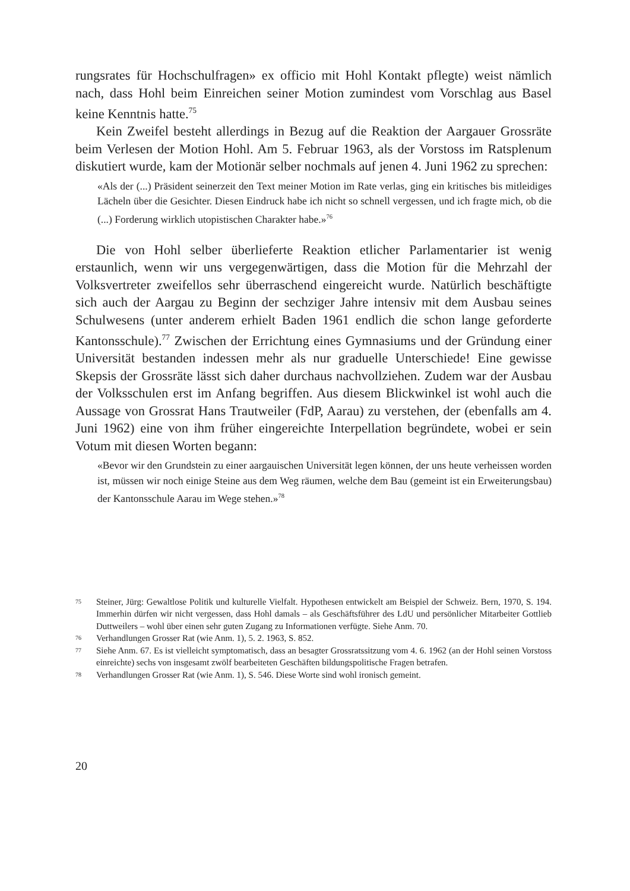rungsrates für Hochschulfragen» ex officio mit Hohl Kontakt pflegte) weist nämlich nach, dass Hohl beim Einreichen seiner Motion zumindest vom Vorschlag aus Basel keine Kenntnis hatte.<sup>75</sup>
Kein Zweifel besteht allerdings in Bezug auf die Reaktion der Aargauer Grossräte beim Verlesen der Motion Hohl. Am 5. Februar 1963, als der Vorstoss im Ratsplenum diskutiert wurde, kam der Motionär selber nochmals auf jenen 4. Juni 1962 zu sprechen:
«Als der (...) Präsident seinerzeit den Text meiner Motion im Rate verlas, ging ein kritisches bis mitleidiges Lächeln über die Gesichter. Diesen Eindruck habe ich nicht so schnell vergessen, und ich fragte mich, ob die (...) Forderung wirklich utopistischen Charakter habe.»<sup>76</sup>
Die von Hohl selber überlieferte Reaktion etlicher Parlamentarier ist wenig erstaunlich, wenn wir uns vergegenwärtigen, dass die Motion für die Mehrzahl der Volksvertreter zweifellos sehr überraschend eingereicht wurde. Natürlich beschäftigte sich auch der Aargau zu Beginn der sechziger Jahre intensiv mit dem Ausbau seines Schulwesens (unter anderem erhielt Baden 1961 endlich die schon lange geforderte Kantonsschule).<sup>77</sup> Zwischen der Errichtung eines Gymnasiums und der Gründung einer Universität bestanden indessen mehr als nur graduelle Unterschiede! Eine gewisse Skepsis der Grossräte lässt sich daher durchaus nachvollziehen. Zudem war der Ausbau der Volksschulen erst im Anfang begriffen. Aus diesem Blickwinkel ist wohl auch die Aussage von Grossrat Hans Trautweiler (FdP, Aarau) zu verstehen, der (ebenfalls am 4. Juni 1962) eine von ihm früher eingereichte Interpellation begründete, wobei er sein Votum mit diesen Worten begann:
«Bevor wir den Grundstein zu einer aargauischen Universität legen können, der uns heute verheissen worden ist, müssen wir noch einige Steine aus dem Weg räumen, welche dem Bau (gemeint ist ein Erweiterungsbau) der Kantonsschule Aarau im Wege stehen.»<sup>78</sup>
75 Steiner, Jürg: Gewaltlose Politik und kulturelle Vielfalt. Hypothesen entwickelt am Beispiel der Schweiz. Bern, 1970, S. 194. Immerhin dürfen wir nicht vergessen, dass Hohl damals – als Geschäftsführer des LdU und persönlicher Mitarbeiter Gottlieb Duttweilers – wohl über einen sehr guten Zugang zu Informationen verfügte. Siehe Anm. 70.
76 Verhandlungen Grosser Rat (wie Anm. 1), 5. 2. 1963, S. 852.
77 Siehe Anm. 67. Es ist vielleicht symptomatisch, dass an besagter Grossratssitzung vom 4. 6. 1962 (an der Hohl seinen Vorstoss einreichte) sechs von insgesamt zwölf bearbeiteten Geschäften bildungspolitische Fragen betrafen.
78 Verhandlungen Grosser Rat (wie Anm. 1), S. 546. Diese Worte sind wohl ironisch gemeint.
20